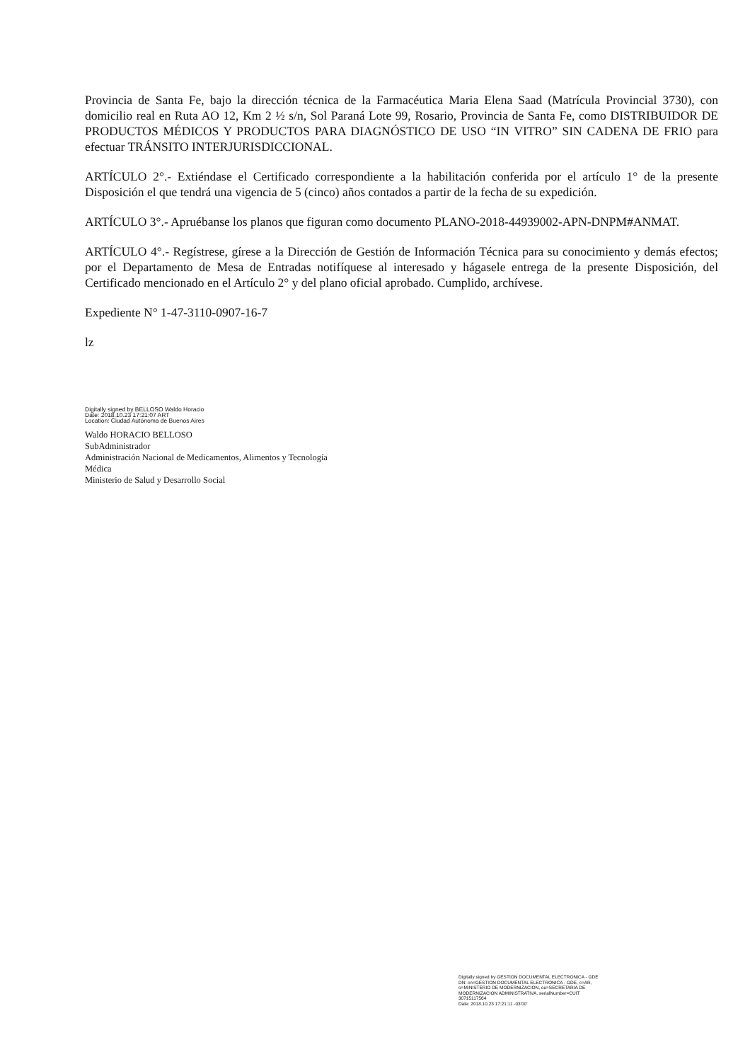Provincia de Santa Fe, bajo la dirección técnica de la Farmacéutica Maria Elena Saad (Matrícula Provincial 3730), con domicilio real en Ruta AO 12, Km 2 ½ s/n, Sol Paraná Lote 99, Rosario, Provincia de Santa Fe, como DISTRIBUIDOR DE PRODUCTOS MÉDICOS Y PRODUCTOS PARA DIAGNÓSTICO DE USO “IN VITRO” SIN CADENA DE FRIO para efectuar TRÁNSITO INTERJURISDICCIONAL.
ARTÍCULO 2°.- Extiéndase el Certificado correspondiente a la habilitación conferida por el artículo 1° de la presente Disposición el que tendrá una vigencia de 5 (cinco) años contados a partir de la fecha de su expedición.
ARTÍCULO 3°.- Apruébanse los planos que figuran como documento PLANO-2018-44939002-APN-DNPM#ANMAT.
ARTÍCULO 4°.- Regístrese, gírese a la Dirección de Gestión de Información Técnica para su conocimiento y demás efectos; por el Departamento de Mesa de Entradas notifíquese al interesado y hágasele entrega de la presente Disposición, del Certificado mencionado en el Artículo 2° y del plano oficial aprobado. Cumplido, archívese.
Expediente N° 1-47-3110-0907-16-7
lz
Digitally signed by BELLOSO Waldo Horacio
Date: 2018.10.23 17:21:07 ART
Location: Ciudad Autónoma de Buenos Aires
Waldo HORACIO BELLOSO
SubAdministrador
Administración Nacional de Medicamentos, Alimentos y Tecnología
Médica
Ministerio de Salud y Desarrollo Social
Digitally signed by GESTION DOCUMENTAL ELECTRONICA - GDE
DN: cn=GESTION DOCUMENTAL ELECTRONICA - GDE, c=AR, o=MINISTERIO DE MODERNIZACION, ou=SECRETARIA DE MODERNIZACION ADMINISTRATIVA, serialNumber=CUIT 30715117564
Date: 2018.10.23 17:21:11 -03'00'